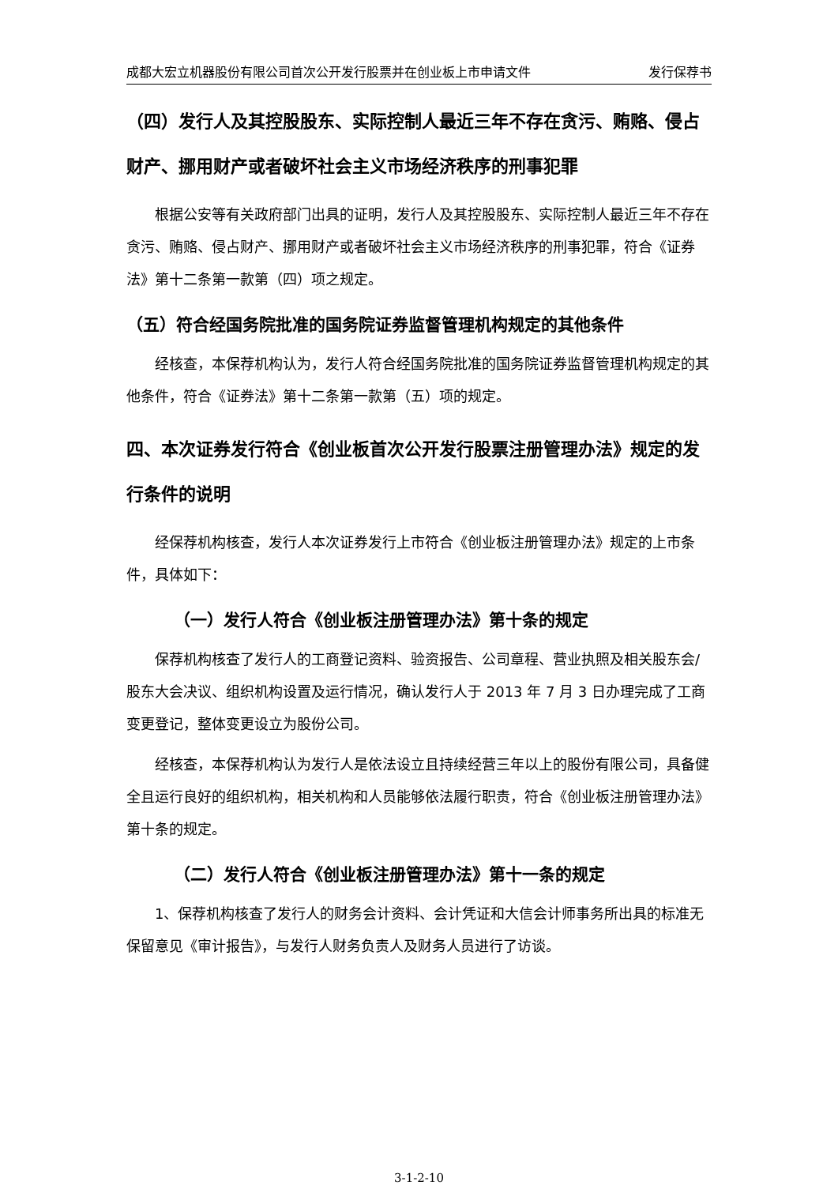成都大宏立机器股份有限公司首次公开发行股票并在创业板上市申请文件 发行保荐书
（四）发行人及其控股股东、实际控制人最近三年不存在贪污、贿赂、侵占财产、挪用财产或者破坏社会主义市场经济秩序的刑事犯罪
根据公安等有关政府部门出具的证明，发行人及其控股股东、实际控制人最近三年不存在贪污、贿赂、侵占财产、挪用财产或者破坏社会主义市场经济秩序的刑事犯罪，符合《证券法》第十二条第一款第（四）项之规定。
（五）符合经国务院批准的国务院证券监督管理机构规定的其他条件
经核查，本保荐机构认为，发行人符合经国务院批准的国务院证券监督管理机构规定的其他条件，符合《证券法》第十二条第一款第（五）项的规定。
四、本次证券发行符合《创业板首次公开发行股票注册管理办法》规定的发行条件的说明
经保荐机构核查，发行人本次证券发行上市符合《创业板注册管理办法》规定的上市条件，具体如下：
（一）发行人符合《创业板注册管理办法》第十条的规定
保荐机构核查了发行人的工商登记资料、验资报告、公司章程、营业执照及相关股东会/股东大会决议、组织机构设置及运行情况，确认发行人于 2013 年 7 月 3 日办理完成了工商变更登记，整体变更设立为股份公司。
经核查，本保荐机构认为发行人是依法设立且持续经营三年以上的股份有限公司，具备健全且运行良好的组织机构，相关机构和人员能够依法履行职责，符合《创业板注册管理办法》第十条的规定。
（二）发行人符合《创业板注册管理办法》第十一条的规定
1、保荐机构核查了发行人的财务会计资料、会计凭证和大信会计师事务所出具的标准无保留意见《审计报告》，与发行人财务负责人及财务人员进行了访谈。
3-1-2-10